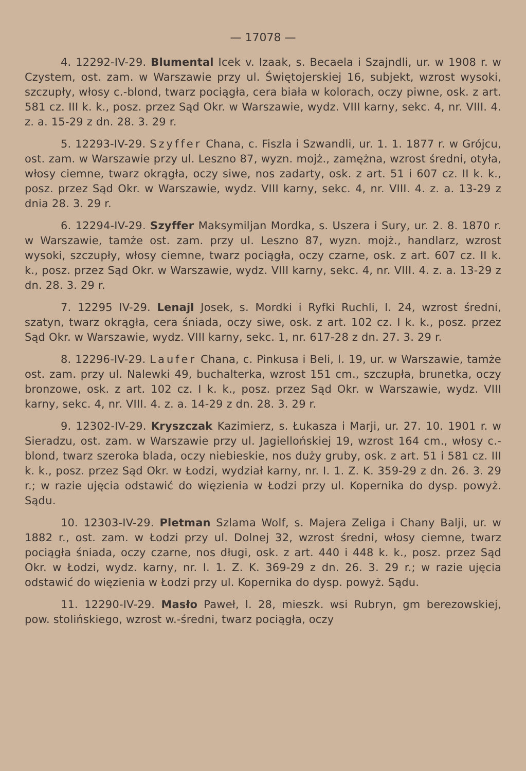— 17078 —
4. 12292-IV-29. Blumental Icek v. Izaak, s. Becaela i Szajndli, ur. w 1908 r. w Czystem, ost. zam. w Warszawie przy ul. Świętojerskiej 16, subjekt, wzrost wysoki, szczupły, włosy c.-blond, twarz pociągła, cera biała w kolorach, oczy piwne, osk. z art. 581 cz. III k. k., posz. przez Sąd Okr. w Warszawie, wydz. VIII karny, sekc. 4, nr. VIII. 4. z. a. 15-29 z dn. 28. 3. 29 r.
5. 12293-IV-29. Szyffer Chana, c. Fiszla i Szwandli, ur. 1. 1. 1877 r. w Grójcu, ost. zam. w Warszawie przy ul. Leszno 87, wyzn. mojż., zamężna, wzrost średni, otyła, włosy ciemne, twarz okrągła, oczy siwe, nos zadarty, osk. z art. 51 i 607 cz. II k. k., posz. przez Sąd Okr. w Warszawie, wydz. VIII karny, sekc. 4, nr. VIII. 4. z. a. 13-29 z dnia 28. 3. 29 r.
6. 12294-IV-29. Szyffer Maksymiljan Mordka, s. Uszera i Sury, ur. 2. 8. 1870 r. w Warszawie, tamże ost. zam. przy ul. Leszno 87, wyzn. mojż., handlarz, wzrost wysoki, szczupły, włosy ciemne, twarz pociągła, oczy czarne, osk. z art. 607 cz. II k. k., posz. przez Sąd Okr. w Warszawie, wydz. VIII karny, sekc. 4, nr. VIII. 4. z. a. 13-29 z dn. 28. 3. 29 r.
7. 12295 IV-29. Lenajl Josek, s. Mordki i Ryfki Ruchli, l. 24, wzrost średni, szatyn, twarz okrągła, cera śniada, oczy siwe, osk. z art. 102 cz. I k. k., posz. przez Sąd Okr. w Warszawie, wydz. VIII karny, sekc. 1, nr. 617-28 z dn. 27. 3. 29 r.
8. 12296-IV-29. Laufer Chana, c. Pinkusa i Beli, l. 19, ur. w Warszawie, tamże ost. zam. przy ul. Nalewki 49, buchalterka, wzrost 151 cm., szczupła, brunetka, oczy bronzowe, osk. z art. 102 cz. I k. k., posz. przez Sąd Okr. w Warszawie, wydz. VIII karny, sekc. 4, nr. VIII. 4. z. a. 14-29 z dn. 28. 3. 29 r.
9. 12302-IV-29. Kryszczak Kazimierz, s. Łukasza i Marji, ur. 27. 10. 1901 r. w Sieradzu, ost. zam. w Warszawie przy ul. Jagiellońskiej 19, wzrost 164 cm., włosy c.-blond, twarz szeroka blada, oczy niebieskie, nos duży gruby, osk. z art. 51 i 581 cz. III k. k., posz. przez Sąd Okr. w Łodzi, wydział karny, nr. I. 1. Z. K. 359-29 z dn. 26. 3. 29 r.; w razie ujęcia odstawić do więzienia w Łodzi przy ul. Kopernika do dysp. powyż. Sądu.
10. 12303-IV-29. Pletman Szlama Wolf, s. Majera Zeliga i Chany Balji, ur. w 1882 r., ost. zam. w Łodzi przy ul. Dolnej 32, wzrost średni, włosy ciemne, twarz pociągła śniada, oczy czarne, nos długi, osk. z art. 440 i 448 k. k., posz. przez Sąd Okr. w Łodzi, wydz. karny, nr. I. 1. Z. K. 369-29 z dn. 26. 3. 29 r.; w razie ujęcia odstawić do więzienia w Łodzi przy ul. Kopernika do dysp. powyż. Sądu.
11. 12290-IV-29. Masło Paweł, l. 28, mieszk. wsi Rubryn, gm berezowskiej, pow. stolińskiego, wzrost w.-średni, twarz pociągła, oczy